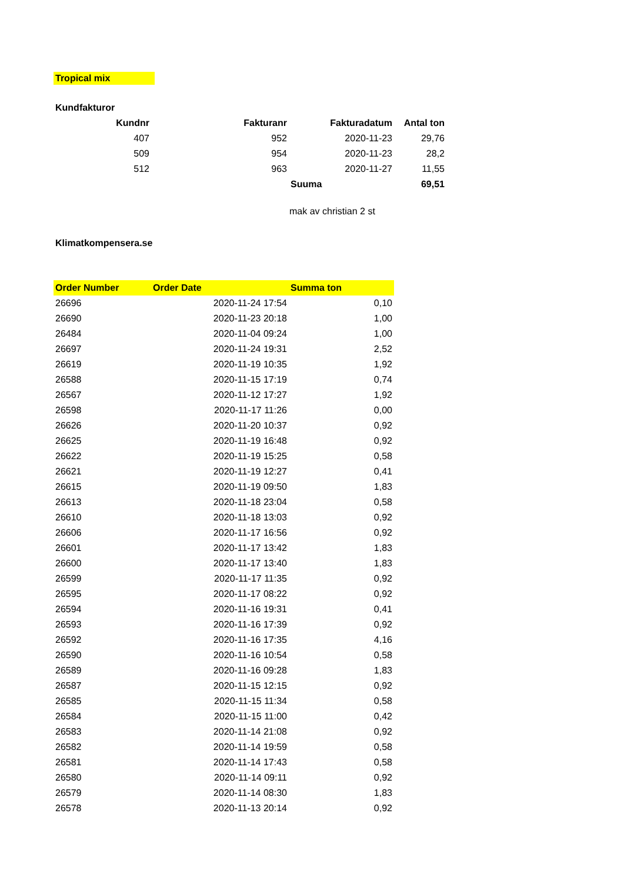Tropical mix
Kundfakturor
| Kundnr | Fakturanr | Fakturadatum | Antal ton |
| --- | --- | --- | --- |
| 407 | 952 | 2020-11-23 | 29,76 |
| 509 | 954 | 2020-11-23 | 28,2 |
| 512 | 963 | 2020-11-27 | 11,55 |
| | | Suuma | 69,51 |
mak av christian 2 st
Klimatkompensera.se
| Order Number | Order Date | Summa ton |
| --- | --- | --- |
| 26696 | 2020-11-24 17:54 | 0,10 |
| 26690 | 2020-11-23 20:18 | 1,00 |
| 26484 | 2020-11-04 09:24 | 1,00 |
| 26697 | 2020-11-24 19:31 | 2,52 |
| 26619 | 2020-11-19 10:35 | 1,92 |
| 26588 | 2020-11-15 17:19 | 0,74 |
| 26567 | 2020-11-12 17:27 | 1,92 |
| 26598 | 2020-11-17 11:26 | 0,00 |
| 26626 | 2020-11-20 10:37 | 0,92 |
| 26625 | 2020-11-19 16:48 | 0,92 |
| 26622 | 2020-11-19 15:25 | 0,58 |
| 26621 | 2020-11-19 12:27 | 0,41 |
| 26615 | 2020-11-19 09:50 | 1,83 |
| 26613 | 2020-11-18 23:04 | 0,58 |
| 26610 | 2020-11-18 13:03 | 0,92 |
| 26606 | 2020-11-17 16:56 | 0,92 |
| 26601 | 2020-11-17 13:42 | 1,83 |
| 26600 | 2020-11-17 13:40 | 1,83 |
| 26599 | 2020-11-17 11:35 | 0,92 |
| 26595 | 2020-11-17 08:22 | 0,92 |
| 26594 | 2020-11-16 19:31 | 0,41 |
| 26593 | 2020-11-16 17:39 | 0,92 |
| 26592 | 2020-11-16 17:35 | 4,16 |
| 26590 | 2020-11-16 10:54 | 0,58 |
| 26589 | 2020-11-16 09:28 | 1,83 |
| 26587 | 2020-11-15 12:15 | 0,92 |
| 26585 | 2020-11-15 11:34 | 0,58 |
| 26584 | 2020-11-15 11:00 | 0,42 |
| 26583 | 2020-11-14 21:08 | 0,92 |
| 26582 | 2020-11-14 19:59 | 0,58 |
| 26581 | 2020-11-14 17:43 | 0,58 |
| 26580 | 2020-11-14 09:11 | 0,92 |
| 26579 | 2020-11-14 08:30 | 1,83 |
| 26578 | 2020-11-13 20:14 | 0,92 |